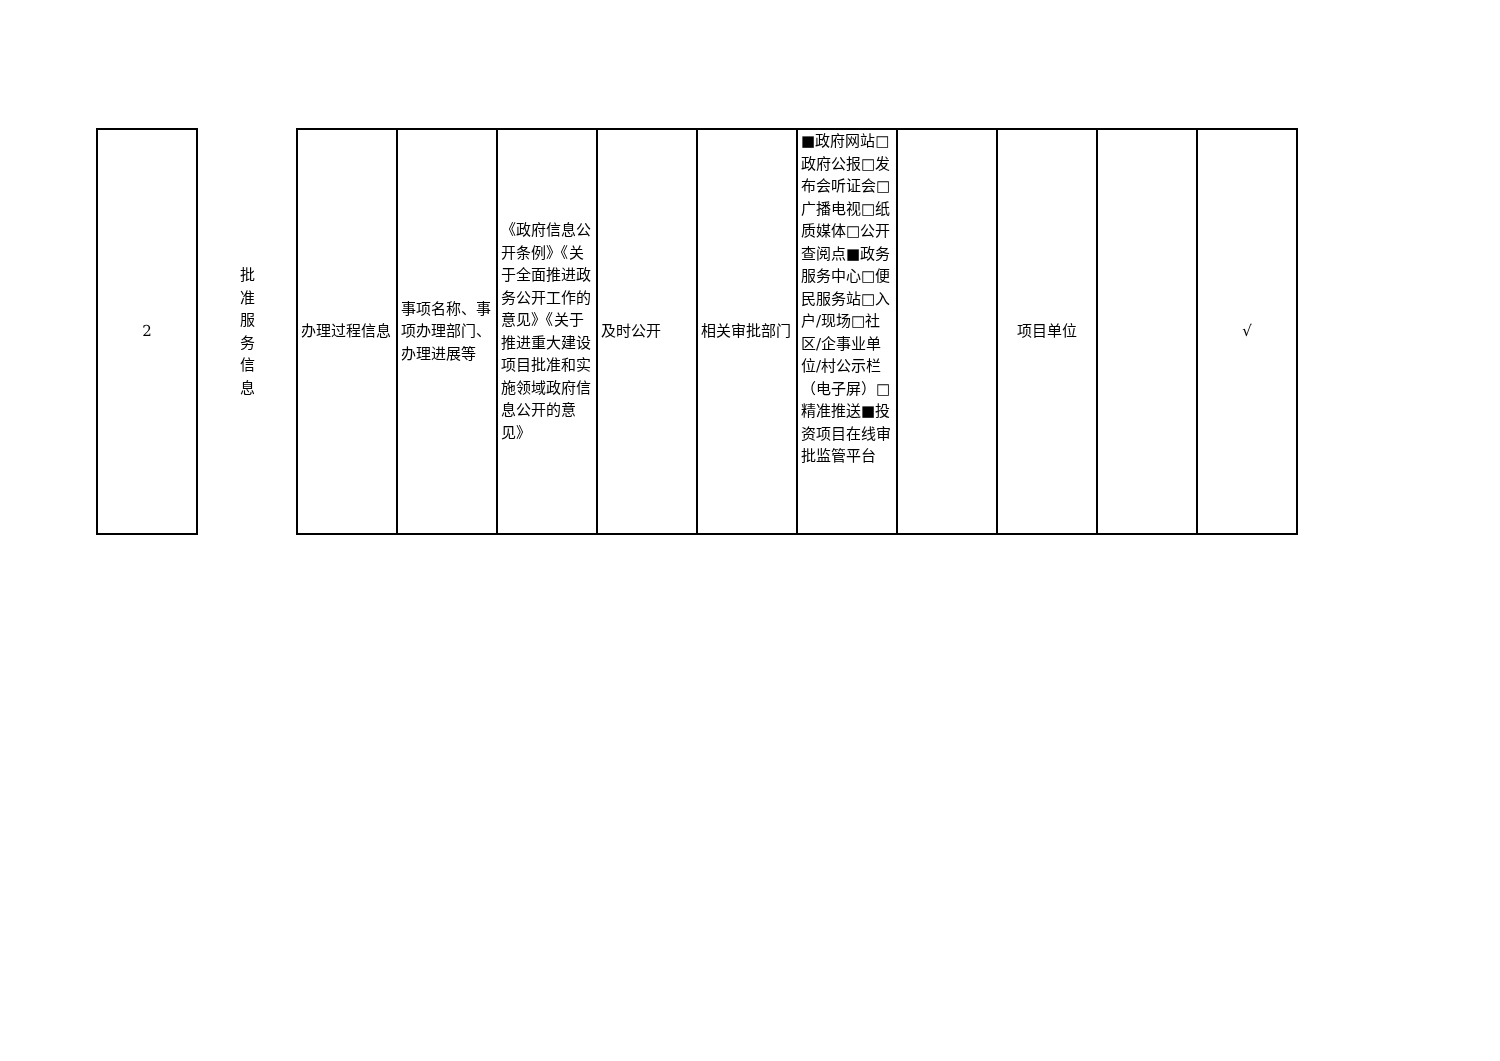| 2 | 批 准 服 务 信 息 | 办理过程信息 | 事项名称、事项办理部门、办理进展等 | 《政府信息公开条例》《关于全面推进政务公开工作的意见》《关于推进重大建设项目批准和实施领域政府信息公开的意见》 | 及时公开 | 相关审批部门 | ■政府网站□政府公报□发布会听证会□广播电视□纸质媒体□公开查阅点■政务服务中心□便民服务站□入户/现场□社区/企事业单位/村公示栏（电子屏）□精准推送■投资项目在线审批监管平台 | | 项目单位 | | √ |